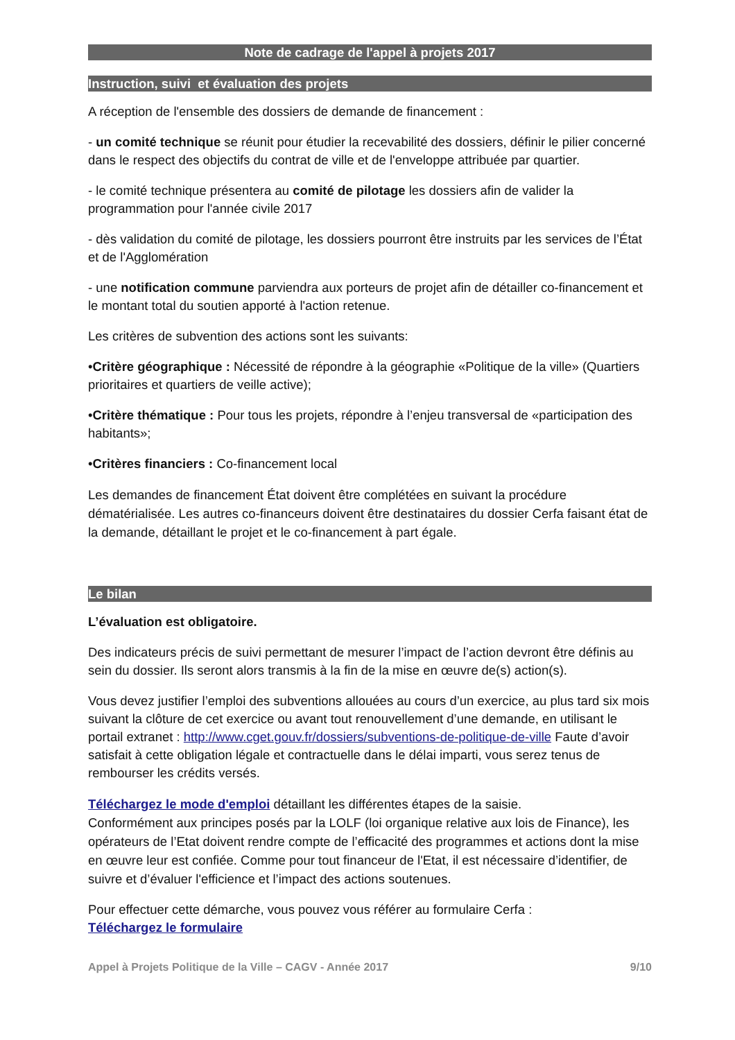Note de cadrage de l'appel à projets 2017
Instruction, suivi et évaluation des projets
A réception de l'ensemble des dossiers de demande de financement :
- un comité technique se réunit pour étudier la recevabilité des dossiers, définir le pilier concerné dans le respect des objectifs du contrat de ville et de l'enveloppe attribuée par quartier.
- le comité technique présentera au comité de pilotage les dossiers afin de valider la programmation pour l'année civile 2017
- dès validation du comité de pilotage, les dossiers pourront être instruits par les services de l’État et de l'Agglomération
- une notification commune parviendra aux porteurs de projet afin de détailler co-financement et le montant total du soutien apporté à l'action retenue.
Les critères de subvention des actions sont les suivants:
•Critère géographique : Nécessité de répondre à la géographie «Politique de la ville» (Quartiers prioritaires et quartiers de veille active);
•Critère thématique : Pour tous les projets, répondre à l’enjeu transversal de «participation des habitants»;
•Critères financiers : Co-financement local
Les demandes de financement État doivent être complétées en suivant la procédure dématérialisée. Les autres co-financeurs doivent être destinataires du dossier Cerfa faisant état de la demande, détaillant le projet et le co-financement à part égale.
Le bilan
L’évaluation est obligatoire.
Des indicateurs précis de suivi permettant de mesurer l’impact de l’action devront être définis au sein du dossier. Ils seront alors transmis à la fin de la mise en œuvre de(s) action(s).
Vous devez justifier l’emploi des subventions allouées au cours d’un exercice, au plus tard six mois suivant la clôture de cet exercice ou avant tout renouvellement d’une demande, en utilisant le portail extranet : http://www.cget.gouv.fr/dossiers/subventions-de-politique-de-ville Faute d’avoir satisfait à cette obligation légale et contractuelle dans le délai imparti, vous serez tenus de rembourser les crédits versés.
Téléchargez le mode d'emploi détaillant les différentes étapes de la saisie.
Conformément aux principes posés par la LOLF (loi organique relative aux lois de Finance), les opérateurs de l’Etat doivent rendre compte de l’efficacité des programmes et actions dont la mise en œuvre leur est confiée. Comme pour tout financeur de l'Etat, il est nécessaire d’identifier, de suivre et d’évaluer l'efficience et l’impact des actions soutenues.
Pour effectuer cette démarche, vous pouvez vous référer au formulaire Cerfa :
Téléchargez le formulaire
Appel à Projets Politique de la Ville – CAGV - Année 2017 9/10